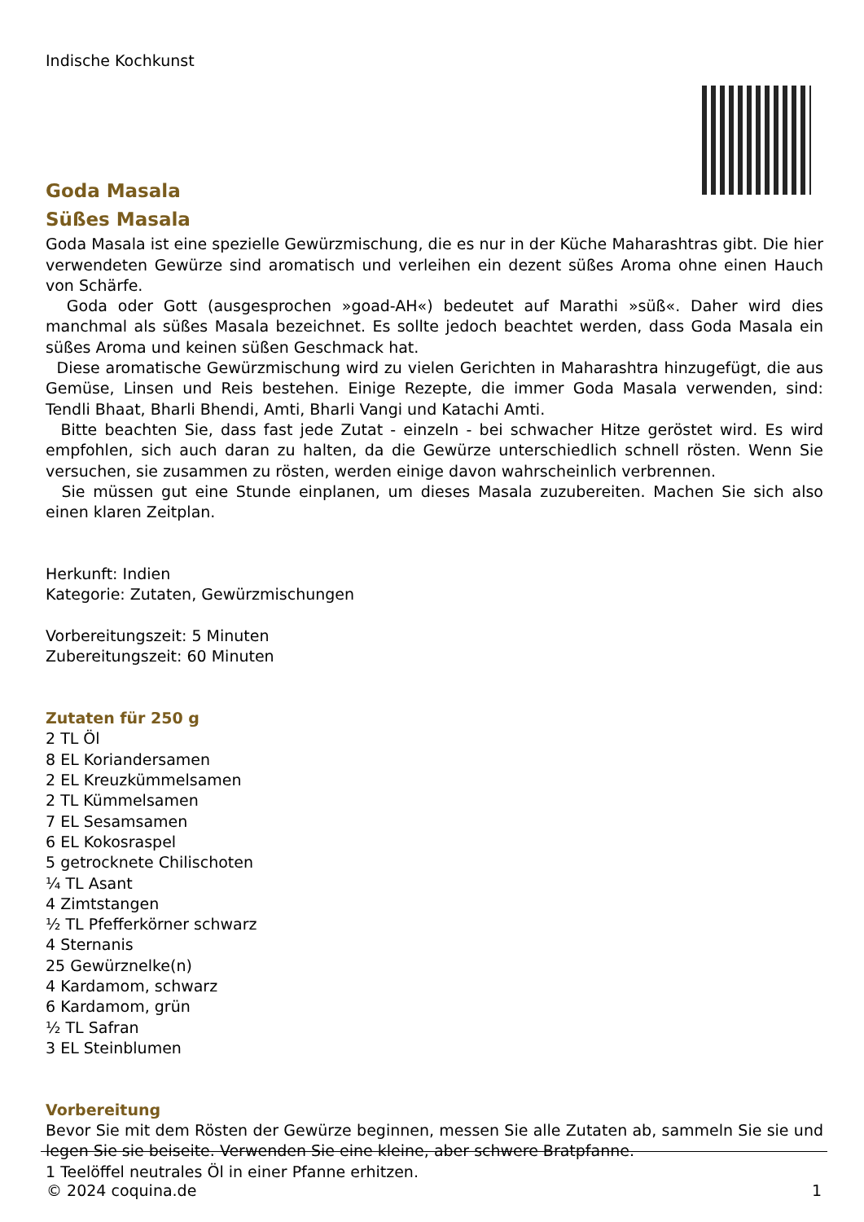Indische Kochkunst
Goda Masala
Süßes Masala
Goda Masala ist eine spezielle Gewürzmischung, die es nur in der Küche Maharashtras gibt. Die hier verwendeten Gewürze sind aromatisch und verleihen ein dezent süßes Aroma ohne einen Hauch von Schärfe.
Goda oder Gott (ausgesprochen »goad-AH«) bedeutet auf Marathi »süß«. Daher wird dies manchmal als süßes Masala bezeichnet. Es sollte jedoch beachtet werden, dass Goda Masala ein süßes Aroma und keinen süßen Geschmack hat.
Diese aromatische Gewürzmischung wird zu vielen Gerichten in Maharashtra hinzugefügt, die aus Gemüse, Linsen und Reis bestehen. Einige Rezepte, die immer Goda Masala verwenden, sind: Tendli Bhaat, Bharli Bhendi, Amti, Bharli Vangi und Katachi Amti.
Bitte beachten Sie, dass fast jede Zutat - einzeln - bei schwacher Hitze geröstet wird. Es wird empfohlen, sich auch daran zu halten, da die Gewürze unterschiedlich schnell rösten. Wenn Sie versuchen, sie zusammen zu rösten, werden einige davon wahrscheinlich verbrennen.
Sie müssen gut eine Stunde einplanen, um dieses Masala zuzubereiten. Machen Sie sich also einen klaren Zeitplan.
Herkunft: Indien
Kategorie: Zutaten, Gewürzmischungen
Vorbereitungszeit: 5 Minuten
Zubereitungszeit: 60 Minuten
Zutaten für 250 g
2 TL Öl
8 EL Koriandersamen
2 EL Kreuzkümmelsamen
2 TL Kümmelsamen
7 EL Sesamsamen
6 EL Kokosraspel
5 getrocknete Chilischoten
¼ TL Asant
4 Zimtstangen
½ TL Pfefferkörner schwarz
4 Sternanis
25 Gewürznelke(n)
4 Kardamom, schwarz
6 Kardamom, grün
½ TL Safran
3 EL Steinblumen
Vorbereitung
Bevor Sie mit dem Rösten der Gewürze beginnen, messen Sie alle Zutaten ab, sammeln Sie sie und legen Sie sie beiseite. Verwenden Sie eine kleine, aber schwere Bratpfanne.
1 Teelöffel neutrales Öl in einer Pfanne erhitzen.
© 2024 coquina.de 1